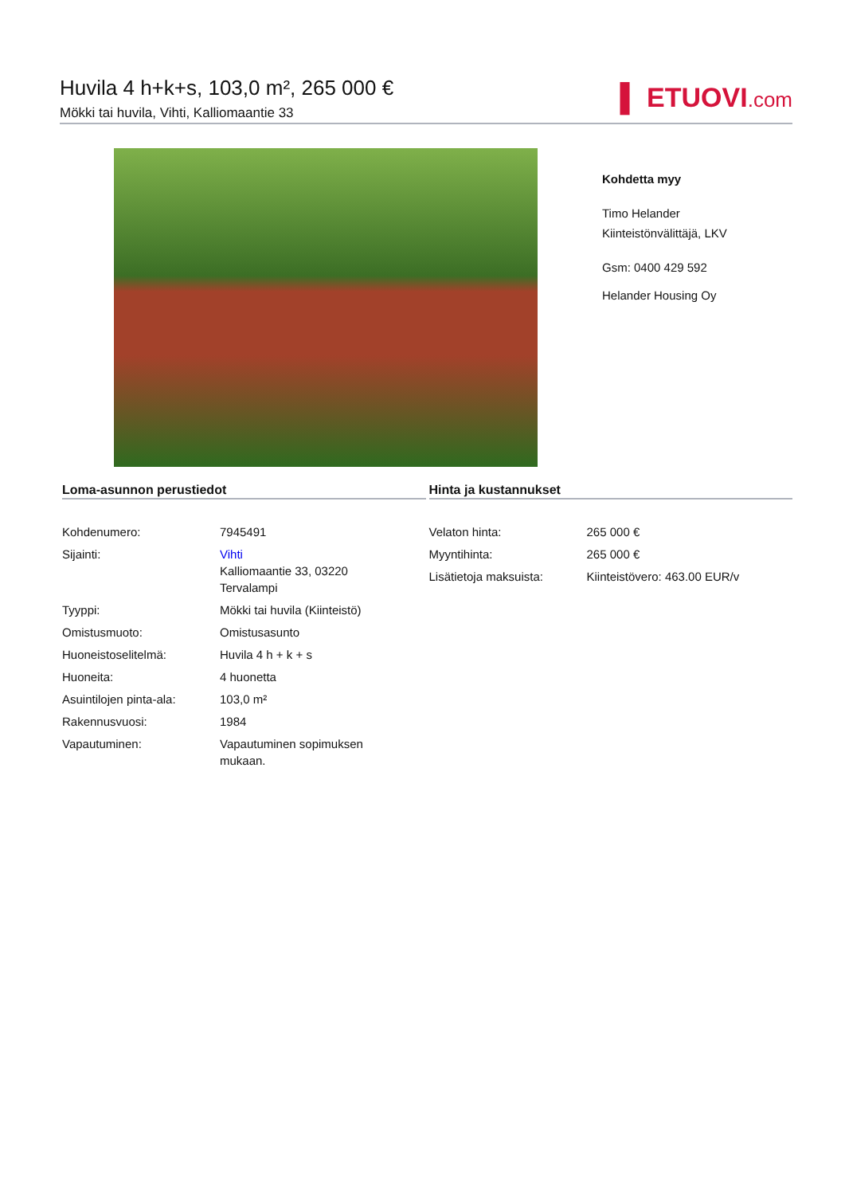Huvila 4 h+k+s, 103,0 m², 265 000 €
Mökki tai huvila, Vihti, Kalliomaantie 33
▌ ETUOVI.com
Kohdetta myy
Timo Helander
Kiinteistönvälittäjä, LKV
Gsm: 0400 429 592
Helander Housing Oy
Loma-asunnon perustiedot
| Kohdenumero: | 7945491 |
| Sijainti: | Vihti Kalliomaantie 33, 03220 Tervalampi |
| Tyyppi: | Mökki tai huvila (Kiinteistö) |
| Omistusmuoto: | Omistusasunto |
| Huoneistoselitelmä: | Huvila 4 h + k + s |
| Huoneita: | 4 huonetta |
| Asuintilojen pinta-ala: | 103,0 m² |
| Rakennusvuosi: | 1984 |
| Vapautuminen: | Vapautuminen sopimuksen mukaan. |
Hinta ja kustannukset
| Velaton hinta: | 265 000 € |
| Myyntihinta: | 265 000 € |
| Lisätietoja maksuista: | Kiinteistövero: 463.00 EUR/v |